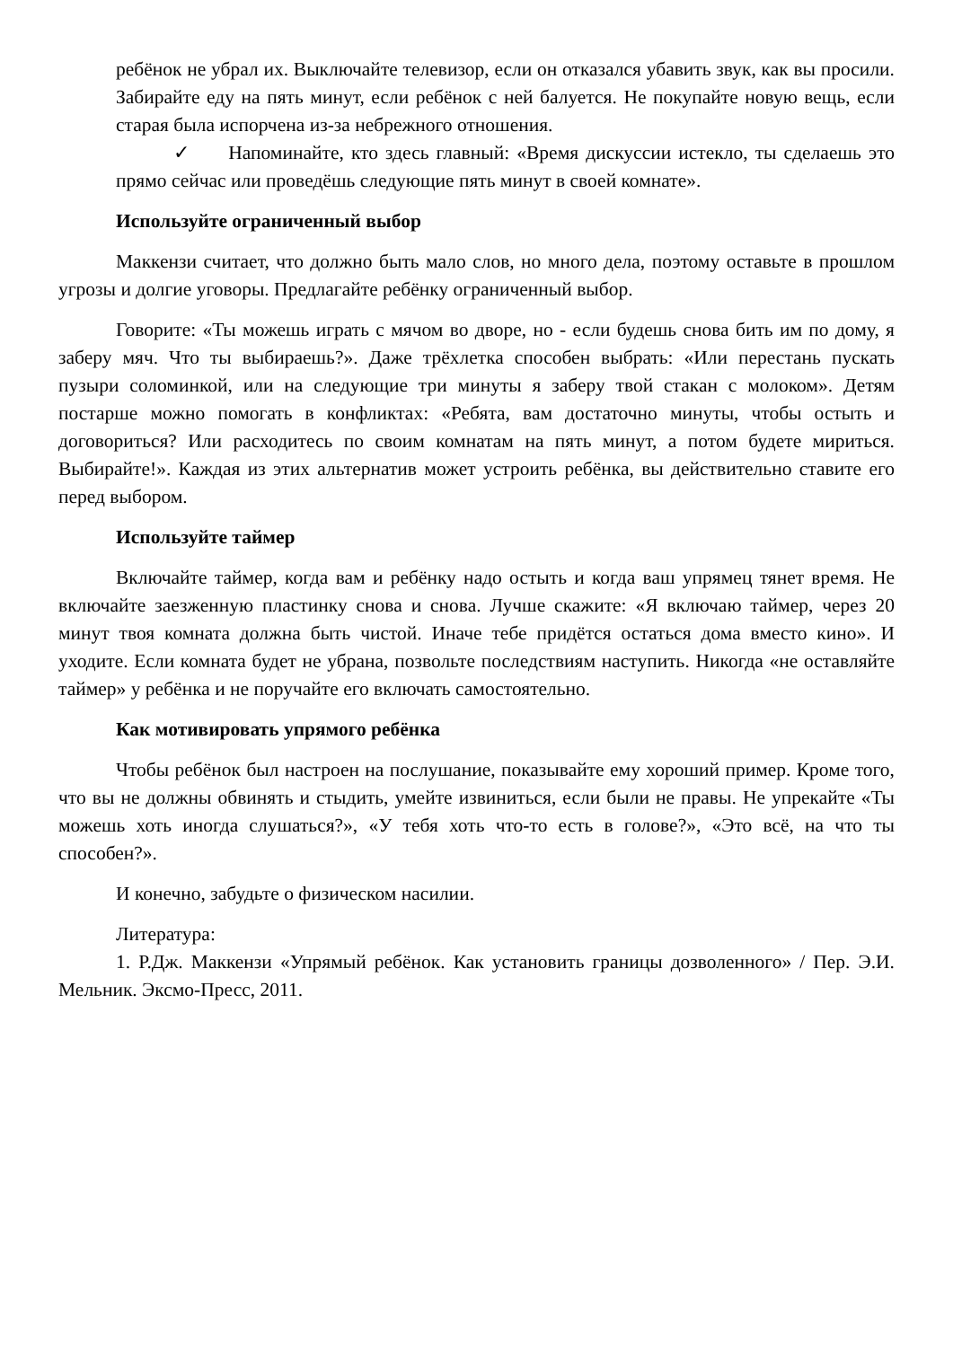ребёнок не убрал их. Выключайте телевизор, если он отказался убавить звук, как вы просили. Забирайте еду на пять минут, если ребёнок с ней балуется. Не покупайте новую вещь, если старая была испорчена из-за небрежного отношения.
✓ Напоминайте, кто здесь главный: «Время дискуссии истекло, ты сделаешь это прямо сейчас или проведёшь следующие пять минут в своей комнате».
Используйте ограниченный выбор
Маккензи считает, что должно быть мало слов, но много дела, поэтому оставьте в прошлом угрозы и долгие уговоры. Предлагайте ребёнку ограниченный выбор.
Говорите: «Ты можешь играть с мячом во дворе, но - если будешь снова бить им по дому, я заберу мяч. Что ты выбираешь?». Даже трёхлетка способен выбрать: «Или перестань пускать пузыри соломинкой, или на следующие три минуты я заберу твой стакан с молоком». Детям постарше можно помогать в конфликтах: «Ребята, вам достаточно минуты, чтобы остыть и договориться? Или расходитесь по своим комнатам на пять минут, а потом будете мириться. Выбирайте!». Каждая из этих альтернатив может устроить ребёнка, вы действительно ставите его перед выбором.
Используйте таймер
Включайте таймер, когда вам и ребёнку надо остыть и когда ваш упрямец тянет время. Не включайте заезженную пластинку снова и снова. Лучше скажите: «Я включаю таймер, через 20 минут твоя комната должна быть чистой. Иначе тебе придётся остаться дома вместо кино». И уходите. Если комната будет не убрана, позвольте последствиям наступить. Никогда «не оставляйте таймер» у ребёнка и не поручайте его включать самостоятельно.
Как мотивировать упрямого ребёнка
Чтобы ребёнок был настроен на послушание, показывайте ему хороший пример. Кроме того, что вы не должны обвинять и стыдить, умейте извиниться, если были не правы. Не упрекайте «Ты можешь хоть иногда слушаться?», «У тебя хоть что-то есть в голове?», «Это всё, на что ты способен?».
И конечно, забудьте о физическом насилии.
Литература:
1. Р.Дж. Маккензи «Упрямый ребёнок. Как установить границы дозволенного» / Пер. Э.И. Мельник. Эксмо-Пресс, 2011.